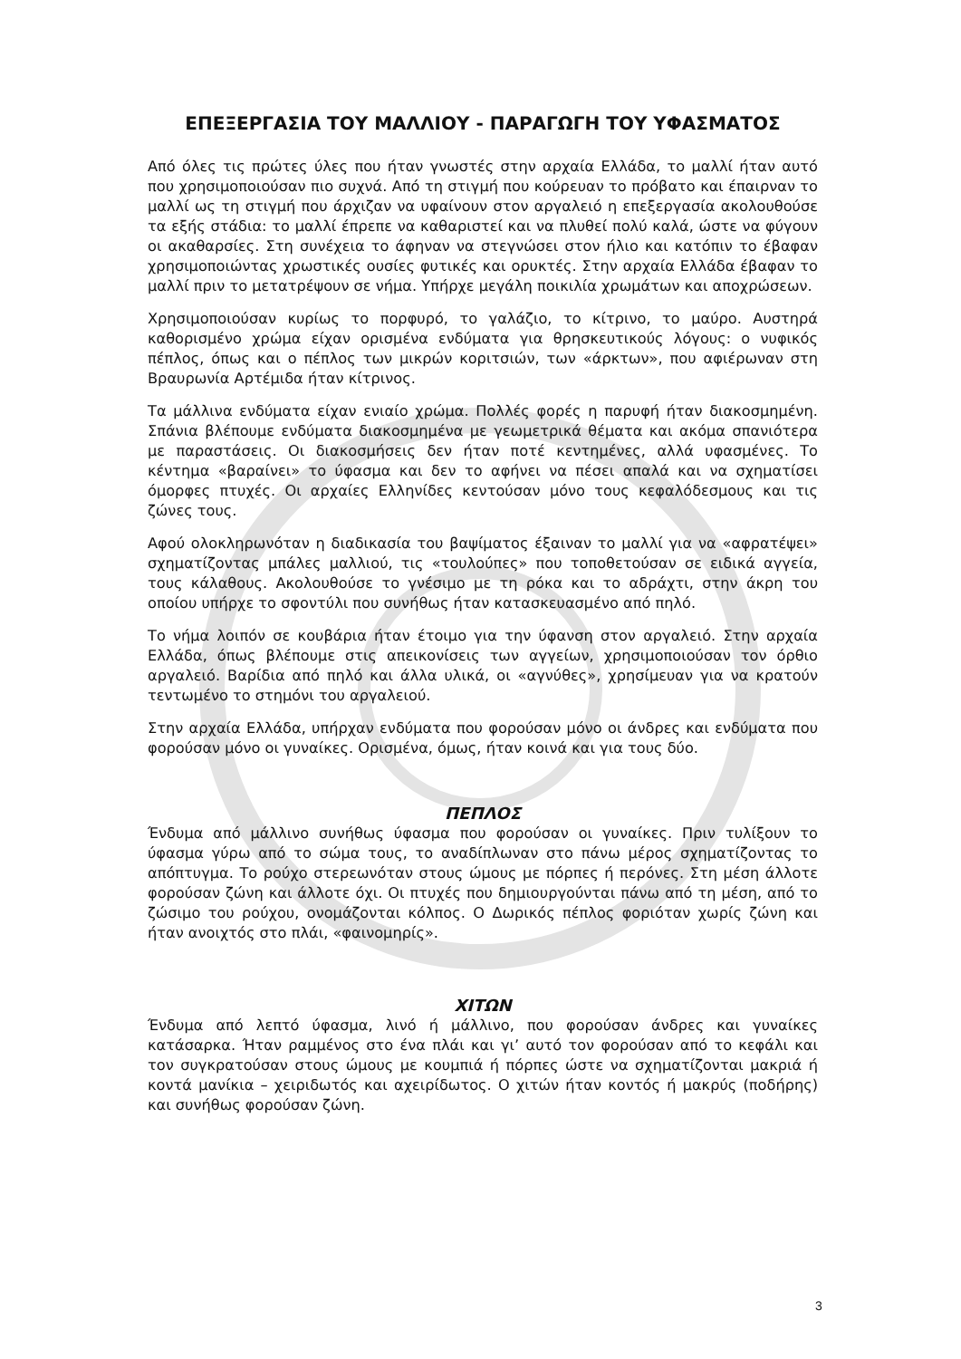ΕΠΕΞΕΡΓΑΣΙΑ ΤΟΥ ΜΑΛΛΙΟΥ - ΠΑΡΑΓΩΓΗ ΤΟΥ ΥΦΑΣΜΑΤΟΣ
Από όλες τις πρώτες ύλες που ήταν γνωστές στην αρχαία Ελλάδα, το μαλλί ήταν αυτό που χρησιμοποιούσαν πιο συχνά. Από τη στιγμή που κούρευαν το πρόβατο και έπαιρναν το μαλλί ως τη στιγμή που άρχιζαν να υφαίνουν στον αργαλειό η επεξεργασία ακολουθούσε τα εξής στάδια: το μαλλί έπρεπε να καθαριστεί και να πλυθεί πολύ καλά, ώστε να φύγουν οι ακαθαρσίες. Στη συνέχεια το άφηναν να στεγνώσει στον ήλιο και κατόπιν το έβαφαν χρησιμοποιώντας χρωστικές ουσίες φυτικές και ορυκτές. Στην αρχαία Ελλάδα έβαφαν το μαλλί πριν το μετατρέψουν σε νήμα. Υπήρχε μεγάλη ποικιλία χρωμάτων και αποχρώσεων.
Χρησιμοποιούσαν κυρίως το πορφυρό, το γαλάζιο, το κίτρινο, το μαύρο. Αυστηρά καθορισμένο χρώμα είχαν ορισμένα ενδύματα για θρησκευτικούς λόγους: ο νυφικός πέπλος, όπως και ο πέπλος των μικρών κοριτσιών, των «άρκτων», που αφιέρωναν στη Βραυρωνία Αρτέμιδα ήταν κίτρινος.
Τα μάλλινα ενδύματα είχαν ενιαίο χρώμα. Πολλές φορές η παρυφή ήταν διακοσμημένη. Σπάνια βλέπουμε ενδύματα διακοσμημένα με γεωμετρικά θέματα και ακόμα σπανιότερα με παραστάσεις. Οι διακοσμήσεις δεν ήταν ποτέ κεντημένες, αλλά υφασμένες. Το κέντημα «βαραίνει» το ύφασμα και δεν το αφήνει να πέσει απαλά και να σχηματίσει όμορφες πτυχές. Οι αρχαίες Ελληνίδες κεντούσαν μόνο τους κεφαλόδεσμους και τις ζώνες τους.
Αφού ολοκληρωνόταν η διαδικασία του βαψίματος έξαιναν το μαλλί για να «αφρατέψει» σχηματίζοντας μπάλες μαλλιού, τις «τουλούπες» που τοποθετούσαν σε ειδικά αγγεία, τους κάλαθους. Ακολουθούσε το γνέσιμο με τη ρόκα και το αδράχτι, στην άκρη του οποίου υπήρχε το σφοντύλι που συνήθως ήταν κατασκευασμένο από πηλό.
Το νήμα λοιπόν σε κουβάρια ήταν έτοιμο για την ύφανση στον αργαλειό. Στην αρχαία Ελλάδα, όπως βλέπουμε στις απεικονίσεις των αγγείων, χρησιμοποιούσαν τον όρθιο αργαλειό. Βαρίδια από πηλό και άλλα υλικά, οι «αγνύθες», χρησίμευαν για να κρατούν τεντωμένο το στημόνι του αργαλειού.
Στην αρχαία Ελλάδα, υπήρχαν ενδύματα που φορούσαν μόνο οι άνδρες και ενδύματα που φορούσαν μόνο οι γυναίκες. Ορισμένα, όμως, ήταν κοινά και για τους δύο.
ΠΕΠΛΟΣ
Ένδυμα από μάλλινο συνήθως ύφασμα που φορούσαν οι γυναίκες. Πριν τυλίξουν το ύφασμα γύρω από το σώμα τους, το αναδίπλωναν στο πάνω μέρος σχηματίζοντας το απόπτυγμα. Το ρούχο στερεωνόταν στους ώμους με πόρπες ή περόνες. Στη μέση άλλοτε φορούσαν ζώνη και άλλοτε όχι. Οι πτυχές που δημιουργούνται πάνω από τη μέση, από το ζώσιμο του ρούχου, ονομάζονται κόλπος. Ο Δωρικός πέπλος φοριόταν χωρίς ζώνη και ήταν ανοιχτός στο πλάι, «φαινομηρίς».
ΧΙΤΩΝ
Ένδυμα από λεπτό ύφασμα, λινό ή μάλλινο, που φορούσαν άνδρες και γυναίκες κατάσαρκα. Ήταν ραμμένος στο ένα πλάι και γι’ αυτό τον φορούσαν από το κεφάλι και τον συγκρατούσαν στους ώμους με κουμπιά ή πόρπες ώστε να σχηματίζονται μακριά ή κοντά μανίκια – χειριδωτός και αχειρίδωτος. Ο χιτών ήταν κοντός ή μακρύς (ποδήρης) και συνήθως φορούσαν ζώνη.
3